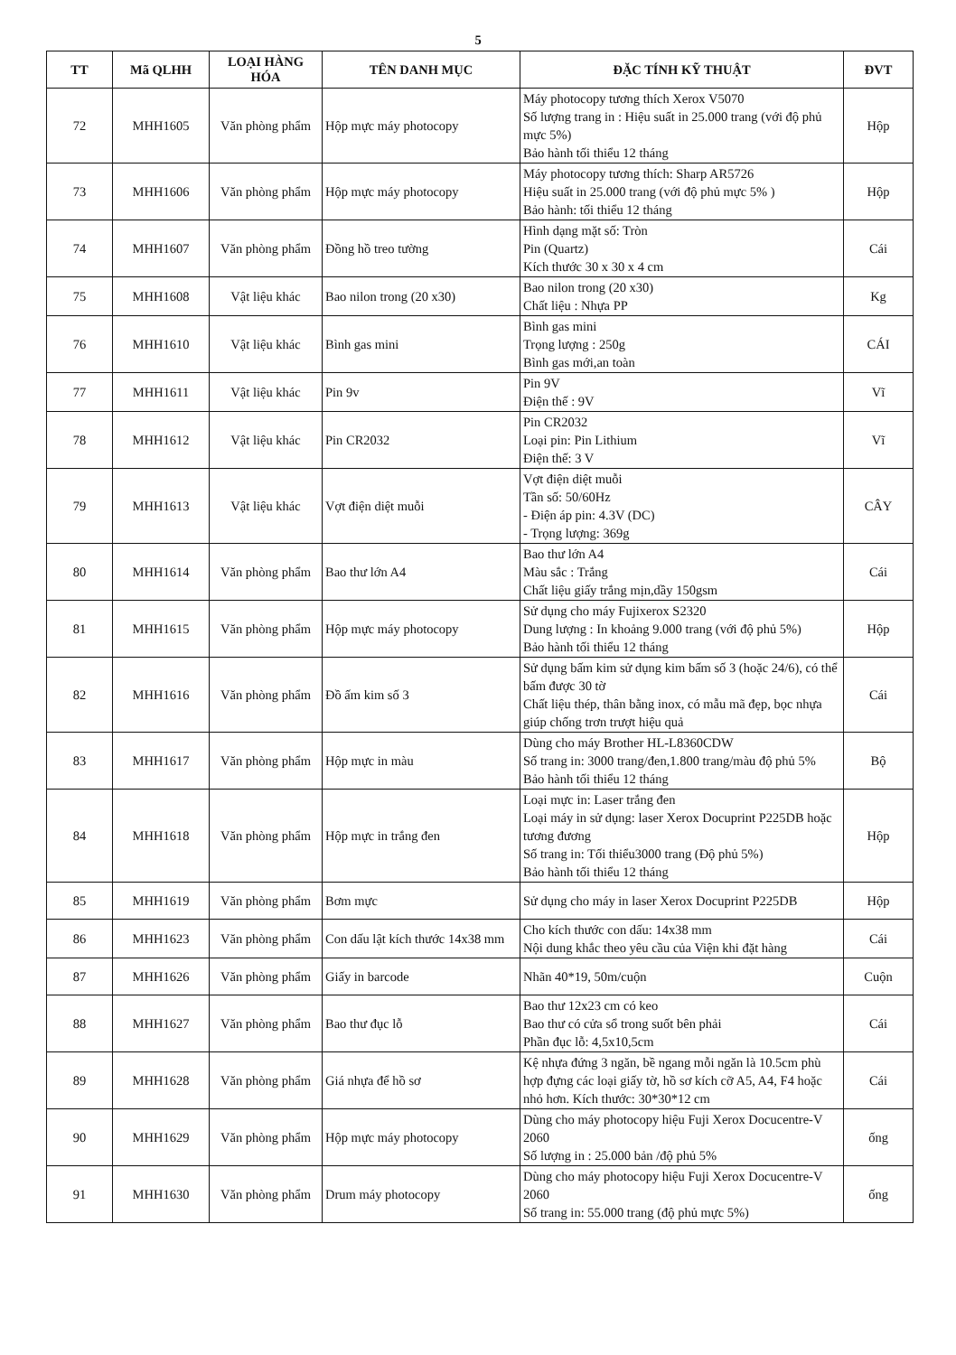5
| TT | Mã QLHH | LOẠI HÀNG HÓA | TÊN DANH MỤC | ĐẶC TÍNH KỸ THUẬT | ĐVT |
| --- | --- | --- | --- | --- | --- |
| 72 | MHH1605 | Văn phòng phẩm | Hộp mực máy photocopy | Máy photocopy tương thích Xerox V5070 Số lượng trang in : Hiệu suất in 25.000 trang (với độ phủ mực 5%) Bảo hành tối thiểu 12 tháng | Hộp |
| 73 | MHH1606 | Văn phòng phẩm | Hộp mực máy photocopy | Máy photocopy tương thích: Sharp AR5726 Hiệu suất in 25.000 trang (với độ phủ mực 5% ) Bảo hành: tối thiểu 12 tháng | Hộp |
| 74 | MHH1607 | Văn phòng phẩm | Đồng hồ treo tường | Hình dạng mặt số: Tròn Pin (Quartz) Kích thước 30 x 30 x 4 cm | Cái |
| 75 | MHH1608 | Vật liệu khác | Bao nilon trong (20 x30) | Bao nilon trong (20 x30) Chất liệu : Nhựa PP | Kg |
| 76 | MHH1610 | Vật liệu khác | Bình gas mini | Bình gas mini Trọng lượng : 250g Bình gas mới,an toàn | CÁI |
| 77 | MHH1611 | Vật liệu khác | Pin 9v | Pin 9V Điện thế : 9V | Vĩ |
| 78 | MHH1612 | Vật liệu khác | Pin CR2032 | Pin CR2032 Loại pin: Pin Lithium Điện thế: 3 V | Vĩ |
| 79 | MHH1613 | Vật liệu khác | Vợt điện diệt muỗi | Vợt điện diệt muỗi Tần số: 50/60Hz - Điện áp pin: 4.3V (DC) - Trọng lượng: 369g | CÂY |
| 80 | MHH1614 | Văn phòng phẩm | Bao thư lớn A4 | Bao thư lớn A4 Màu sắc : Trắng Chất liệu giấy trắng mịn,dầy 150gsm | Cái |
| 81 | MHH1615 | Văn phòng phẩm | Hộp mực máy photocopy | Sử dụng cho máy Fujixerox S2320 Dung lượng : In khoảng 9.000 trang (với độ phủ 5%) Bảo hành tối thiểu 12 tháng | Hộp |
| 82 | MHH1616 | Văn phòng phẩm | Đồ ấm kim số 3 | Sử dụng bấm kim sử dụng kim bấm số 3 (hoặc 24/6), có thể bấm được 30 tờ Chất liệu thép, thân bằng inox, có mẫu mã đẹp, bọc nhựa giúp chống trơn trượt hiệu quả | Cái |
| 83 | MHH1617 | Văn phòng phẩm | Hộp mực in màu | Dùng cho máy Brother HL-L8360CDW Số trang in: 3000 trang/đen,1.800 trang/màu độ phủ 5% Bảo hành tối thiểu 12 tháng | Bộ |
| 84 | MHH1618 | Văn phòng phẩm | Hộp mực in trắng đen | Loại mực in: Laser trắng đen Loại máy in sử dụng: laser Xerox Docuprint P225DB hoặc tương đương Số trang in: Tối thiểu3000 trang (Độ phủ 5%) Bảo hành tối thiểu 12 tháng | Hộp |
| 85 | MHH1619 | Văn phòng phẩm | Bơm mực | Sử dụng cho máy in laser Xerox Docuprint P225DB | Hộp |
| 86 | MHH1623 | Văn phòng phẩm | Con dấu lật kích thước 14x38 mm | Cho kích thước con dấu: 14x38 mm Nội dung khắc theo yêu cầu của Viện khi đặt hàng | Cái |
| 87 | MHH1626 | Văn phòng phẩm | Giấy in barcode | Nhãn 40*19, 50m/cuộn | Cuộn |
| 88 | MHH1627 | Văn phòng phẩm | Bao thư đục lỗ | Bao thư 12x23 cm có keo Bao thư có cửa sổ trong suốt bên phải Phần đục lỗ: 4,5x10,5cm | Cái |
| 89 | MHH1628 | Văn phòng phẩm | Giá nhựa để hồ sơ | Kệ nhựa đứng 3 ngăn, bề ngang mỗi ngăn là 10.5cm phù hợp đựng các loại giấy tờ, hồ sơ kích cỡ A5, A4, F4 hoặc nhỏ hơn. Kích thước: 30*30*12 cm | Cái |
| 90 | MHH1629 | Văn phòng phẩm | Hộp mực máy photocopy | Dùng cho máy photocopy hiệu Fuji Xerox Docucentre-V 2060 Số lượng in : 25.000 bản /độ phủ 5% | ống |
| 91 | MHH1630 | Văn phòng phẩm | Drum máy photocopy | Dùng cho máy photocopy hiệu Fuji Xerox Docucentre-V 2060 Số trang in: 55.000 trang (độ phủ mực 5%) | ống |